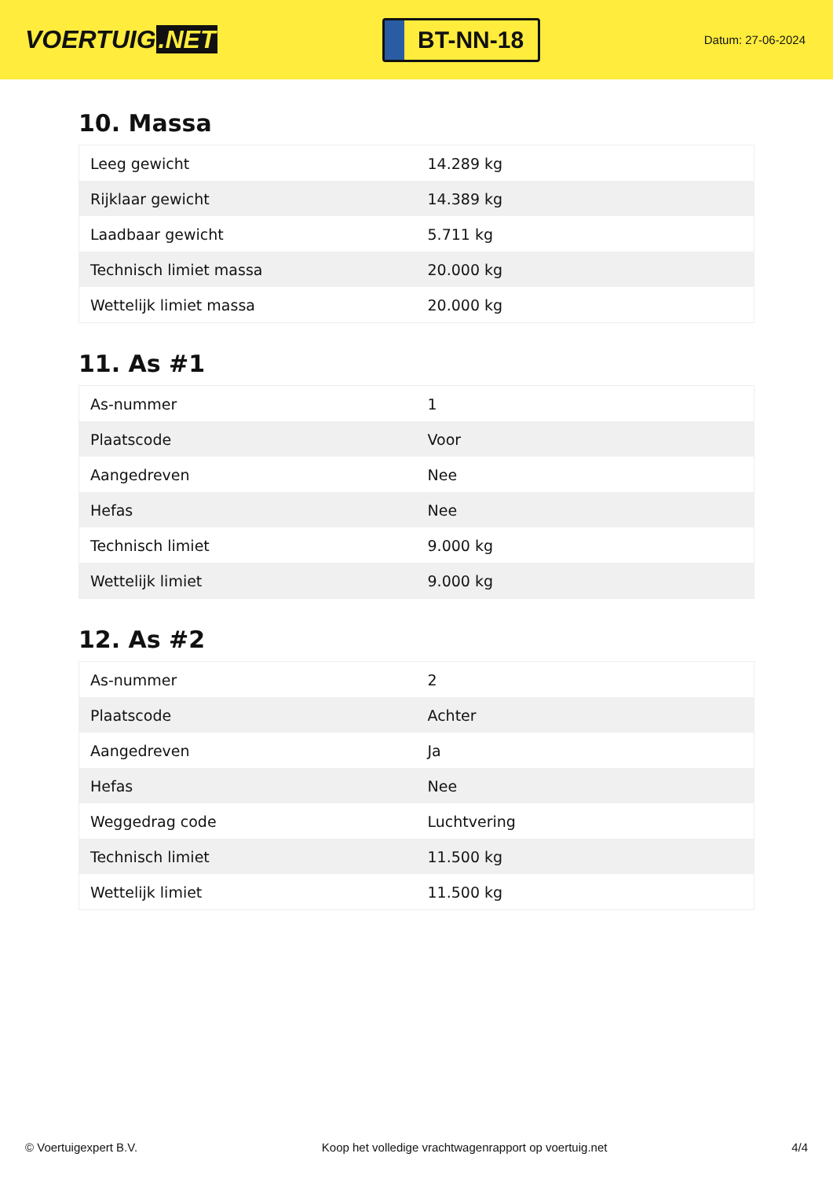VOERTUIG.NET
BT-NN-18
Datum: 27-06-2024
10. Massa
| Leeg gewicht | 14.289 kg |
| Rijklaar gewicht | 14.389 kg |
| Laadbaar gewicht | 5.711 kg |
| Technisch limiet massa | 20.000 kg |
| Wettelijk limiet massa | 20.000 kg |
11. As #1
| As-nummer | 1 |
| Plaatscode | Voor |
| Aangedreven | Nee |
| Hefas | Nee |
| Technisch limiet | 9.000 kg |
| Wettelijk limiet | 9.000 kg |
12. As #2
| As-nummer | 2 |
| Plaatscode | Achter |
| Aangedreven | Ja |
| Hefas | Nee |
| Weggedrag code | Luchtvering |
| Technisch limiet | 11.500 kg |
| Wettelijk limiet | 11.500 kg |
© Voertuigexpert B.V. Koop het volledige vrachtwagenrapport op voertuig.net 4/4